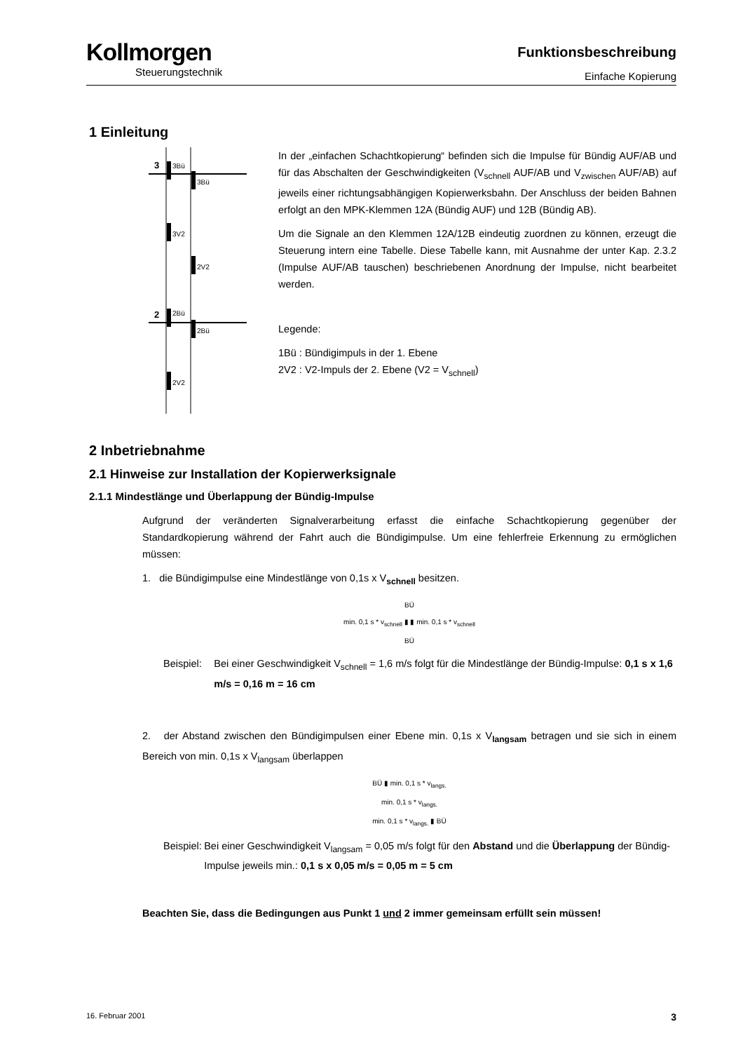Kollmorgen
Steuerungstechnik
Funktionsbeschreibung
Einfache Kopierung
1 Einleitung
3
2
3Bü
3Bü
3V2
2V2
2Bü
2Bü
2V2
In der „einfachen Schachtkopierung“ befinden sich die Impulse für Bündig AUF/AB und für das Abschalten der Geschwindigkeiten (V<sub>schnell</sub> AUF/AB und V<sub>zwischen</sub> AUF/AB) auf jeweils einer richtungsabhängigen Kopierwerksbahn. Der Anschluss der beiden Bahnen erfolgt an den MPK-Klemmen 12A (Bündig AUF) und 12B (Bündig AB).
Um die Signale an den Klemmen 12A/12B eindeutig zuordnen zu können, erzeugt die Steuerung intern eine Tabelle. Diese Tabelle kann, mit Ausnahme der unter Kap. 2.3.2 (Impulse AUF/AB tauschen) beschriebenen Anordnung der Impulse, nicht bearbeitet werden.
Legende:
1Bü : Bündigimpuls in der 1. Ebene
2V2 : V2-Impuls der 2. Ebene (V2 = V<sub>schnell</sub>)
2 Inbetriebnahme
2.1 Hinweise zur Installation der Kopierwerksignale
2.1.1 Mindestlänge und Überlappung der Bündig-Impulse
Aufgrund der veränderten Signalverarbeitung erfasst die einfache Schachtkopierung gegenüber der Standardkopierung während der Fahrt auch die Bündigimpulse. Um eine fehlerfreie Erkennung zu ermöglichen müssen:
1. die Bündigimpulse eine Mindestlänge von 0,1s x V<sub>schnell</sub> besitzen.
BÜ
min. 0,1 s * v<sub>schnell</sub> ▮ ▮ min. 0,1 s * v<sub>schnell</sub>
BÜ
Beispiel: Bei einer Geschwindigkeit V<sub>schnell</sub> = 1,6 m/s folgt für die Mindestlänge der Bündig-Impulse: 0,1 s x 1,6 m/s = 0,16 m = 16 cm
2. der Abstand zwischen den Bündigimpulsen einer Ebene min. 0,1s x V<sub>langsam</sub> betragen und sie sich in einem Bereich von min. 0,1s x V<sub>langsam</sub> überlappen
BÜ ▮ min. 0,1 s * v<sub>langs.</sub>
min. 0,1 s * v<sub>langs.</sub>
min. 0,1 s * v<sub>langs.</sub> ▮ BÜ
Beispiel: Bei einer Geschwindigkeit V<sub>langsam</sub> = 0,05 m/s folgt für den Abstand und die Überlappung der Bündig-Impulse jeweils min.: 0,1 s x 0,05 m/s = 0,05 m = 5 cm
Beachten Sie, dass die Bedingungen aus Punkt 1 und 2 immer gemeinsam erfüllt sein müssen!
16. Februar 2001 3